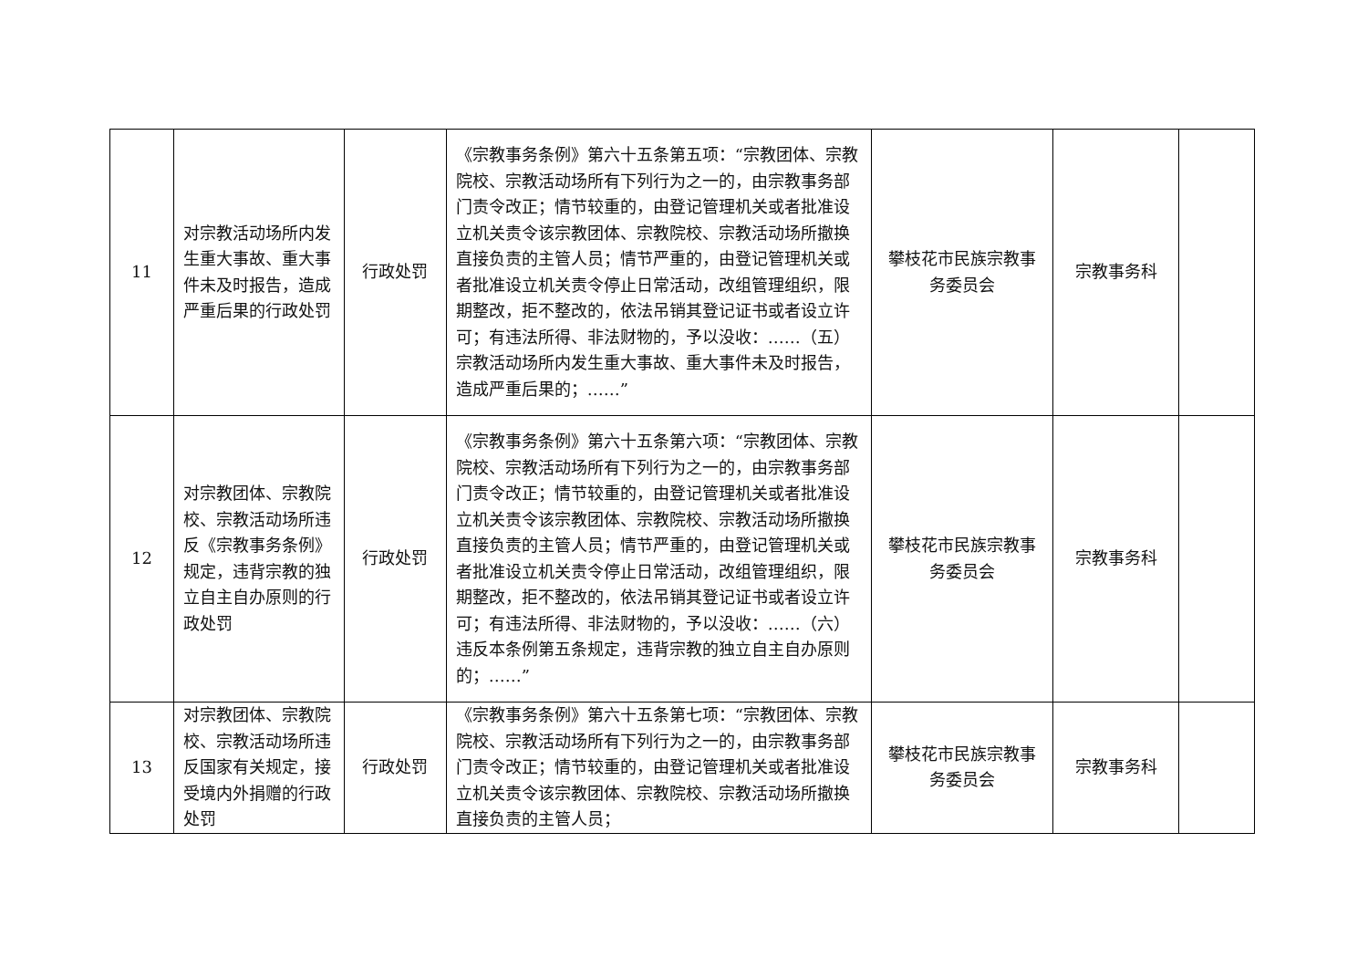| 11 | 对宗教活动场所内发生重大事故、重大事件未及时报告，造成严重后果的行政处罚 | 行政处罚 | 《宗教事务条例》第六十五条第五项：“宗教团体、宗教院校、宗教活动场所有下列行为之一的，由宗教事务部门责令改正；情节较重的，由登记管理机关或者批准设立机关责令该宗教团体、宗教院校、宗教活动场所撤换直接负责的主管人员；情节严重的，由登记管理机关或者批准设立机关责令停止日常活动，改组管理组织，限期整改，拒不整改的，依法吊销其登记证书或者设立许可；有违法所得、非法财物的，予以没收：……（五）宗教活动场所内发生重大事故、重大事件未及时报告，造成严重后果的；……” | 攀枝花市民族宗教事务委员会 | 宗教事务科 | |
| 12 | 对宗教团体、宗教院校、宗教活动场所违反《宗教事务条例》规定，违背宗教的独立自主自办原则的行政处罚 | 行政处罚 | 《宗教事务条例》第六十五条第六项：“宗教团体、宗教院校、宗教活动场所有下列行为之一的，由宗教事务部门责令改正；情节较重的，由登记管理机关或者批准设立机关责令该宗教团体、宗教院校、宗教活动场所撤换直接负责的主管人员；情节严重的，由登记管理机关或者批准设立机关责令停止日常活动，改组管理组织，限期整改，拒不整改的，依法吊销其登记证书或者设立许可；有违法所得、非法财物的，予以没收：……（六）违反本条例第五条规定，违背宗教的独立自主自办原则的；……” | 攀枝花市民族宗教事务委员会 | 宗教事务科 | |
| 13 | 对宗教团体、宗教院校、宗教活动场所违反国家有关规定，接受境内外捐赠的行政处罚 | 行政处罚 | 《宗教事务条例》第六十五条第七项：“宗教团体、宗教院校、宗教活动场所有下列行为之一的，由宗教事务部门责令改正；情节较重的，由登记管理机关或者批准设立机关责令该宗教团体、宗教院校、宗教活动场所撤换直接负责的主管人员； | 攀枝花市民族宗教事务委员会 | 宗教事务科 | |